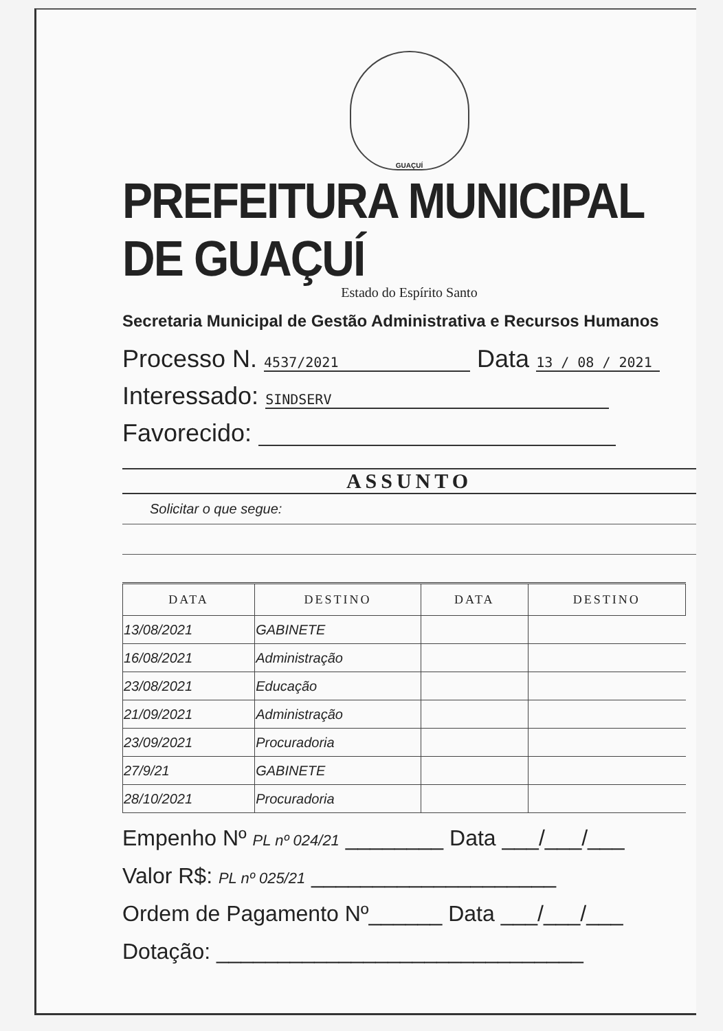GUAÇUÍ
PREFEITURA MUNICIPAL DE GUAÇUÍ
Estado do Espírito Santo
Secretaria Municipal de Gestão Administrativa e Recursos Humanos
Processo N. 4537/2021 Data 13 / 08 / 2021
Interessado: SINDSERV
Favorecido:
ASSUNTO
Solicitar o que segue:
| DATA | DESTINO | DATA | DESTINO |
| --- | --- | --- | --- |
| 13/08/2021 | GABINETE | | |
| 16/08/2021 | Administração | | |
| 23/08/2021 | Educação | | |
| 21/09/2021 | Administração | | |
| 23/09/2021 | Procuradoria | | |
| 27/9/21 | GABINETE | | |
| 28/10/2021 | Procuradoria | | |
Empenho Nº PL nº 024/21 ________ Data ___/___/___
Valor R$: PL nº 025/21 ____________________
Ordem de Pagamento Nº______ Data ___/___/___
Dotação: ______________________________